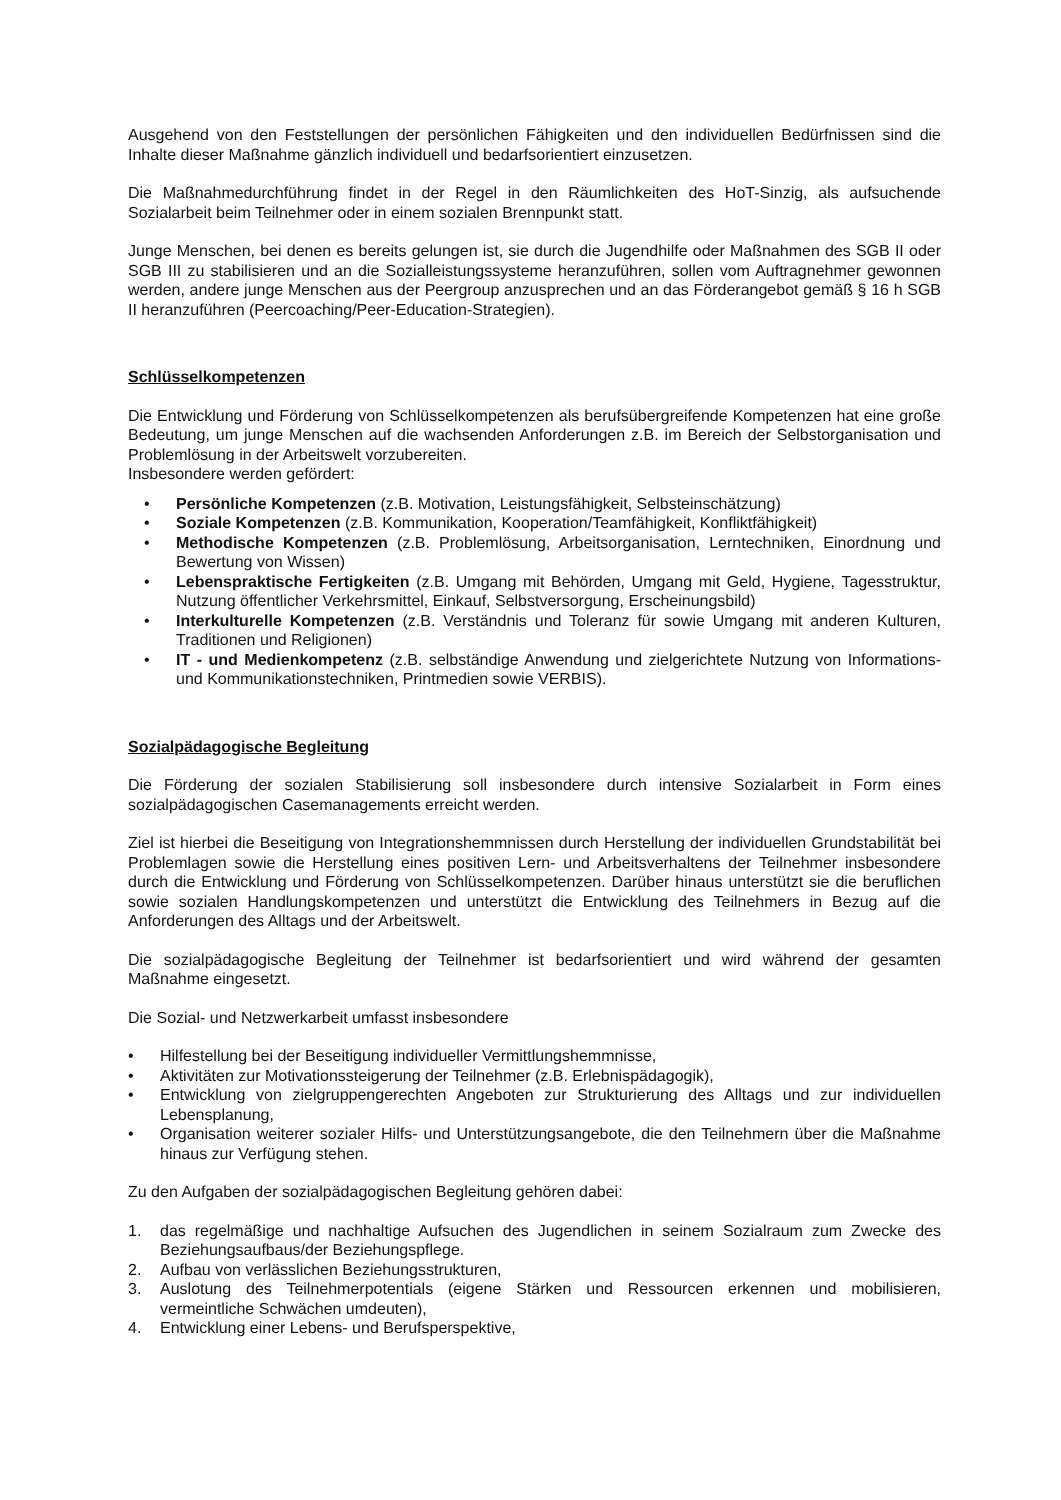Ausgehend von den Feststellungen der persönlichen Fähigkeiten und den individuellen Bedürfnissen sind die Inhalte dieser Maßnahme gänzlich individuell und bedarfsorientiert einzusetzen.
Die Maßnahmedurchführung findet in der Regel in den Räumlichkeiten des HoT-Sinzig, als aufsuchende Sozialarbeit beim Teilnehmer oder in einem sozialen Brennpunkt statt.
Junge Menschen, bei denen es bereits gelungen ist, sie durch die Jugendhilfe oder Maßnahmen des SGB II oder SGB III zu stabilisieren und an die Sozialleistungssysteme heranzuführen, sollen vom Auftragnehmer gewonnen werden, andere junge Menschen aus der Peergroup anzusprechen und an das Förderangebot gemäß § 16 h SGB II heranzuführen (Peercoaching/Peer-Education-Strategien).
Schlüsselkompetenzen
Die Entwicklung und Förderung von Schlüsselkompetenzen als berufsübergreifende Kompetenzen hat eine große Bedeutung, um junge Menschen auf die wachsenden Anforderungen z.B. im Bereich der Selbstorganisation und Problemlösung in der Arbeitswelt vorzubereiten.
Insbesondere werden gefördert:
• Persönliche Kompetenzen (z.B. Motivation, Leistungsfähigkeit, Selbsteinschätzung)
• Soziale Kompetenzen (z.B. Kommunikation, Kooperation/Teamfähigkeit, Konfliktfähigkeit)
• Methodische Kompetenzen (z.B. Problemlösung, Arbeitsorganisation, Lerntechniken, Einordnung und Bewertung von Wissen)
• Lebenspraktische Fertigkeiten (z.B. Umgang mit Behörden, Umgang mit Geld, Hygiene, Tagesstruktur, Nutzung öffentlicher Verkehrsmittel, Einkauf, Selbstversorgung, Erscheinungsbild)
• Interkulturelle Kompetenzen (z.B. Verständnis und Toleranz für sowie Umgang mit anderen Kulturen, Traditionen und Religionen)
• IT - und Medienkompetenz (z.B. selbständige Anwendung und zielgerichtete Nutzung von Informations- und Kommunikationstechniken, Printmedien sowie VERBIS).
Sozialpädagogische Begleitung
Die Förderung der sozialen Stabilisierung soll insbesondere durch intensive Sozialarbeit in Form eines sozialpädagogischen Casemanagements erreicht werden.
Ziel ist hierbei die Beseitigung von Integrationshemmnissen durch Herstellung der individuellen Grundstabilität bei Problemlagen sowie die Herstellung eines positiven Lern- und Arbeitsverhaltens der Teilnehmer insbesondere durch die Entwicklung und Förderung von Schlüsselkompetenzen. Darüber hinaus unterstützt sie die beruflichen sowie sozialen Handlungskompetenzen und unterstützt die Entwicklung des Teilnehmers in Bezug auf die Anforderungen des Alltags und der Arbeitswelt.
Die sozialpädagogische Begleitung der Teilnehmer ist bedarfsorientiert und wird während der gesamten Maßnahme eingesetzt.
Die Sozial- und Netzwerkarbeit umfasst insbesondere
• Hilfestellung bei der Beseitigung individueller Vermittlungshemmnisse,
• Aktivitäten zur Motivationssteigerung der Teilnehmer (z.B. Erlebnispädagogik),
• Entwicklung von zielgruppengerechten Angeboten zur Strukturierung des Alltags und zur individuellen Lebensplanung,
• Organisation weiterer sozialer Hilfs- und Unterstützungsangebote, die den Teilnehmern über die Maßnahme hinaus zur Verfügung stehen.
Zu den Aufgaben der sozialpädagogischen Begleitung gehören dabei:
1. das regelmäßige und nachhaltige Aufsuchen des Jugendlichen in seinem Sozialraum zum Zwecke des Beziehungsaufbaus/der Beziehungspflege.
2. Aufbau von verlässlichen Beziehungsstrukturen,
3. Auslotung des Teilnehmerpotentials (eigene Stärken und Ressourcen erkennen und mobilisieren, vermeintliche Schwächen umdeuten),
4. Entwicklung einer Lebens- und Berufsperspektive,